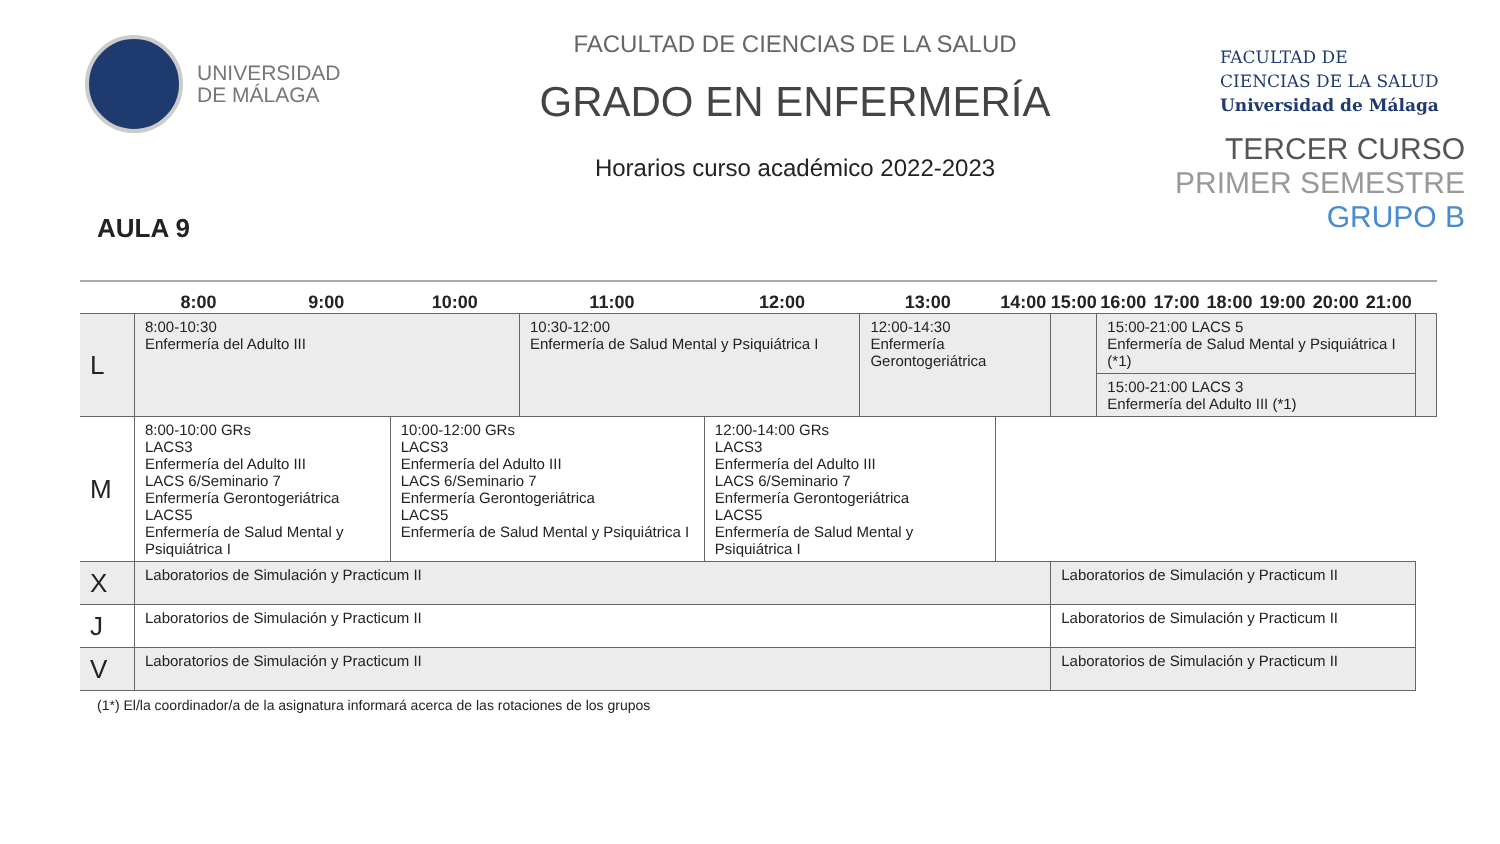UNIVERSIDAD
DE MÁLAGA
AULA 9
FACULTAD DE CIENCIAS DE LA SALUD
GRADO EN ENFERMERÍA
Horarios curso académico 2022-2023
FACULTAD DE
CIENCIAS DE LA SALUD
Universidad de Málaga
TERCER CURSO
PRIMER SEMESTRE
GRUPO B
| | 8:00 | 9:00 | 10:00 | 11:00 | 12:00 | 13:00 | 14:00 | 15:00 | 16:00 | 17:00 | 18:00 | 19:00 | 20:00 | 21:00 | |
| --- | --- | --- | --- | --- | --- | --- | --- | --- | --- | --- | --- | --- | --- | --- | --- |
| L | 8:00-10:30 Enfermería del Adulto III | | | 10:30-12:00 Enfermería de Salud Mental y Psiquiátrica I | | 12:00-14:30 Enfermería Gerontogeriátrica | | | 15:00-21:00 LACS 5 Enfermería de Salud Mental y Psiquiátrica I (*1) | | | | | | |
| | | | | | | | | | 15:00-21:00 LACS 3 Enfermería del Adulto III (*1) | | | | | | |
| M | 8:00-10:00 GRs LACS3 Enfermería del Adulto III LACS 6/Seminario 7 Enfermería Gerontogeriátrica LACS5 Enfermería de Salud Mental y Psiquiátrica I | | 10:00-12:00 GRs LACS3 Enfermería del Adulto III LACS 6/Seminario 7 Enfermería Gerontogeriátrica LACS5 Enfermería de Salud Mental y Psiquiátrica I | | 12:00-14:00 GRs LACS3 Enfermería del Adulto III LACS 6/Seminario 7 Enfermería Gerontogeriátrica LACS5 Enfermería de Salud Mental y Psiquiátrica I | | | | | | | | | | |
| X | Laboratorios de Simulación y Practicum II | | | | | | | Laboratorios de Simulación y Practicum II | | | | | | | |
| J | Laboratorios de Simulación y Practicum II | | | | | | | Laboratorios de Simulación y Practicum II | | | | | | | |
| V | Laboratorios de Simulación y Practicum II | | | | | | | Laboratorios de Simulación y Practicum II | | | | | | | |
(1*) El/la coordinador/a de la asignatura informará acerca de las rotaciones de los grupos